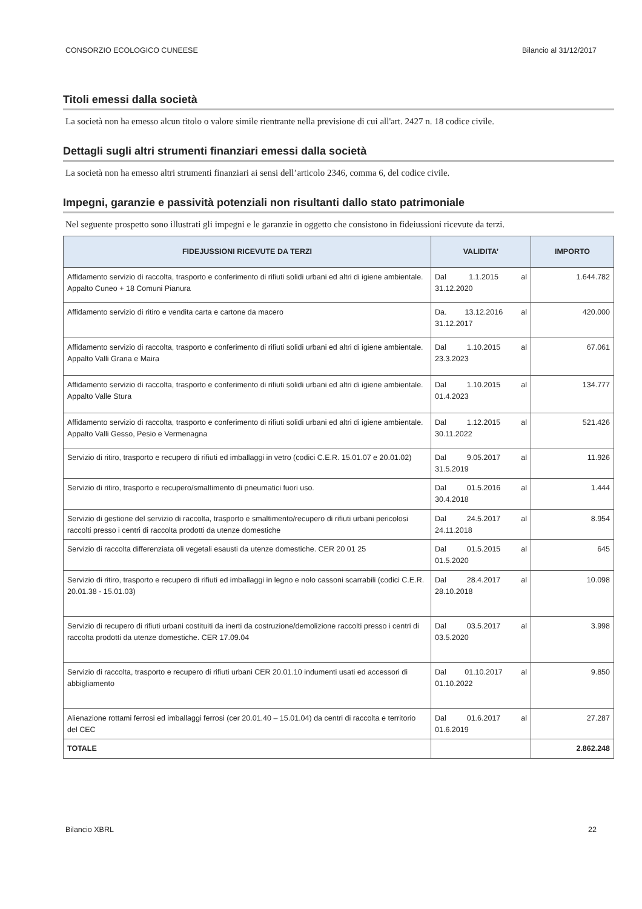CONSORZIO ECOLOGICO CUNEESE Bilancio al 31/12/2017
Titoli emessi dalla società
La società non ha emesso alcun titolo o valore simile rientrante nella previsione di cui all'art. 2427 n. 18 codice civile.
Dettagli sugli altri strumenti finanziari emessi dalla società
La società non ha emesso altri strumenti finanziari ai sensi dell’articolo 2346, comma 6, del codice civile.
Impegni, garanzie e passività potenziali non risultanti dallo stato patrimoniale
Nel seguente prospetto sono illustrati gli impegni e le garanzie in oggetto che consistono in fideiussioni ricevute da terzi.
| FIDEJUSSIONI RICEVUTE DA TERZI | VALIDITA’ | IMPORTO |
| --- | --- | --- |
| Affidamento servizio di raccolta, trasporto e conferimento di rifiuti solidi urbani ed altri di igiene ambientale. Appalto Cuneo + 18 Comuni Pianura | Dal 1.1.2015 al 31.12.2020 | 1.644.782 |
| Affidamento servizio di ritiro e vendita carta e cartone da macero | Da. 13.12.2016 al 31.12.2017 | 420.000 |
| Affidamento servizio di raccolta, trasporto e conferimento di rifiuti solidi urbani ed altri di igiene ambientale. Appalto Valli Grana e Maira | Dal 1.10.2015 al 23.3.2023 | 67.061 |
| Affidamento servizio di raccolta, trasporto e conferimento di rifiuti solidi urbani ed altri di igiene ambientale. Appalto Valle Stura | Dal 1.10.2015 al 01.4.2023 | 134.777 |
| Affidamento servizio di raccolta, trasporto e conferimento di rifiuti solidi urbani ed altri di igiene ambientale. Appalto Valli Gesso, Pesio e Vermenagna | Dal 1.12.2015 al 30.11.2022 | 521.426 |
| Servizio di ritiro, trasporto e recupero di rifiuti ed imballaggi in vetro (codici C.E.R. 15.01.07 e 20.01.02) | Dal 9.05.2017 al 31.5.2019 | 11.926 |
| Servizio di ritiro, trasporto e recupero/smaltimento di pneumatici fuori uso. | Dal 01.5.2016 al 30.4.2018 | 1.444 |
| Servizio di gestione del servizio di raccolta, trasporto e smaltimento/recupero di rifiuti urbani pericolosi raccolti presso i centri di raccolta prodotti da utenze domestiche | Dal 24.5.2017 al 24.11.2018 | 8.954 |
| Servizio di raccolta differenziata oli vegetali esausti da utenze domestiche. CER 20 01 25 | Dal 01.5.2015 al 01.5.2020 | 645 |
| Servizio di ritiro, trasporto e recupero di rifiuti ed imballaggi in legno e nolo cassoni scarrabili (codici C.E.R. 20.01.38 - 15.01.03) | Dal 28.4.2017 al 28.10.2018 | 10.098 |
| Servizio di recupero di rifiuti urbani costituiti da inerti da costruzione/demolizione raccolti presso i centri di raccolta prodotti da utenze domestiche. CER 17.09.04 | Dal 03.5.2017 al 03.5.2020 | 3.998 |
| Servizio di raccolta, trasporto e recupero di rifiuti urbani CER 20.01.10 indumenti usati ed accessori di abbigliamento | Dal 01.10.2017 al 01.10.2022 | 9.850 |
| Alienazione rottami ferrosi ed imballaggi ferrosi (cer 20.01.40 – 15.01.04) da centri di raccolta e territorio del CEC | Dal 01.6.2017 al 01.6.2019 | 27.287 |
| TOTALE | | 2.862.248 |
Bilancio XBRL 22